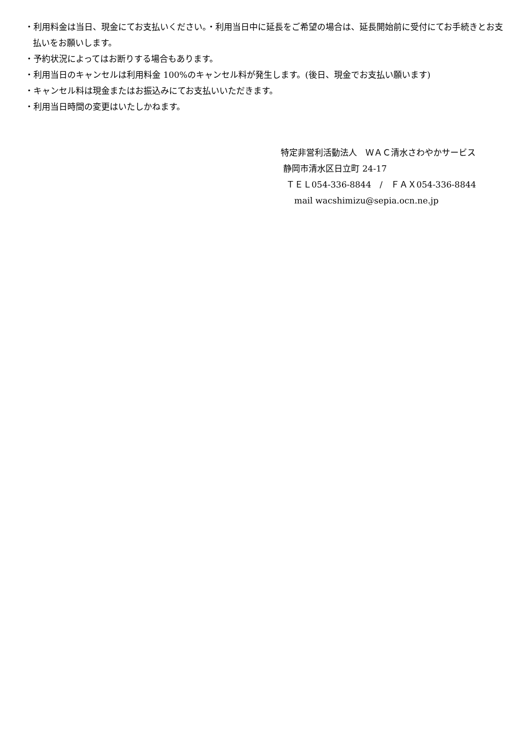・利用料金は当日、現金にてお支払いください。・利用当日中に延長をご希望の場合は、延長開始前に受付にてお手続きとお支払いをお願いします。
・予約状況によってはお断りする場合もあります。
・利用当日のキャンセルは利用料金 100%のキャンセル料が発生します。(後日、現金でお支払い願います)
・キャンセル料は現金またはお振込みにてお支払いいただきます。
・利用当日時間の変更はいたしかねます。
特定非営利活動法人　ＷＡＣ清水さわやかサービス
静岡市清水区日立町 24-17
ＴＥＬ054-336-8844　/　ＦＡＸ054-336-8844
mail wacshimizu@sepia.ocn.ne.jp